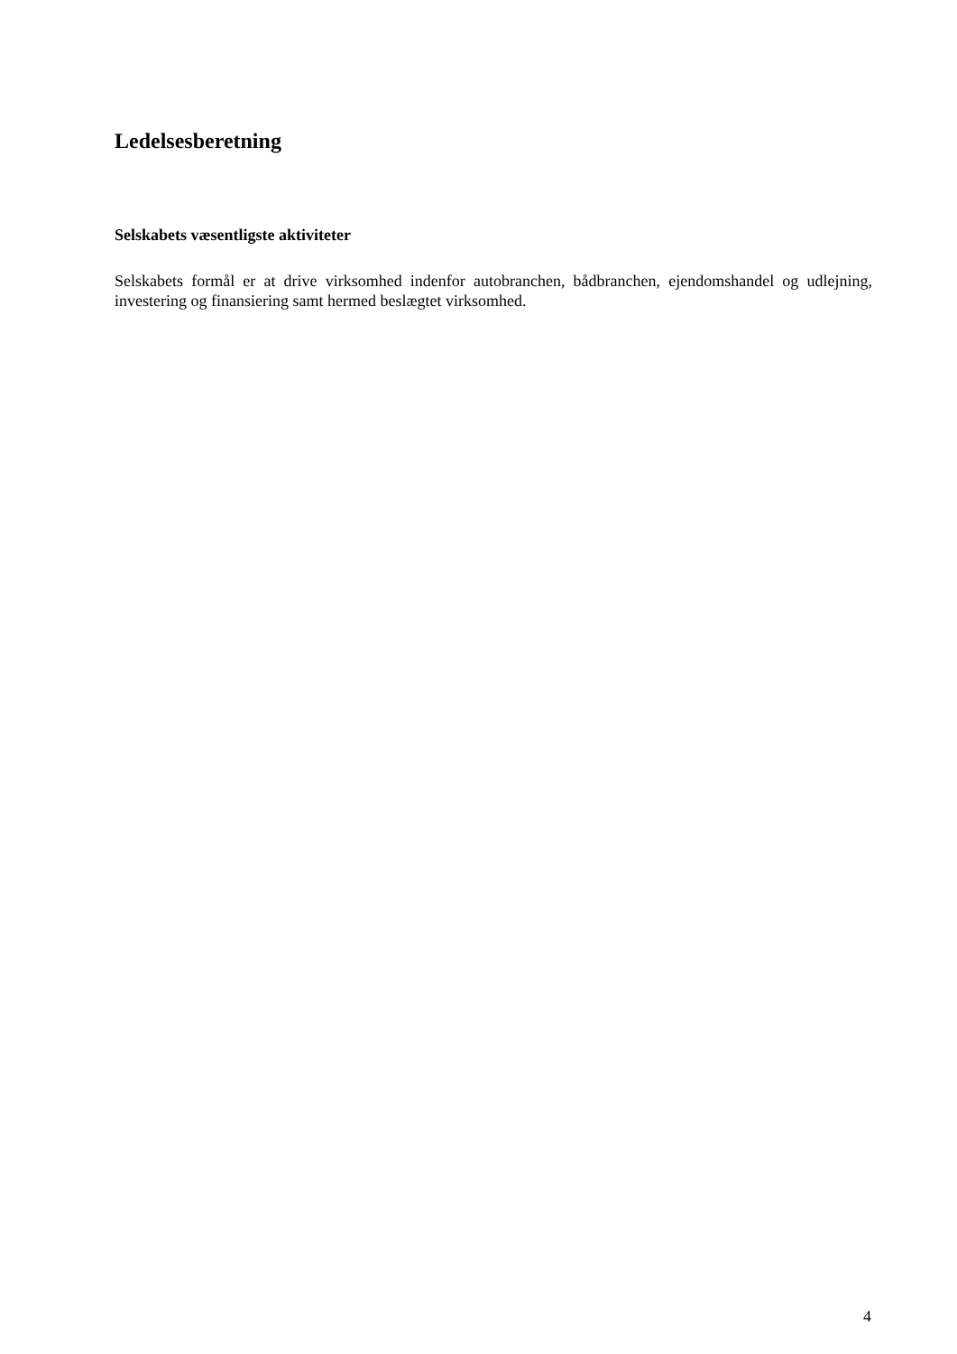Ledelsesberetning
Selskabets væsentligste aktiviteter
Selskabets formål er at drive virksomhed indenfor autobranchen, bådbranchen, ejendomshandel og udlejning, investering og finansiering samt hermed beslægtet virksomhed.
4